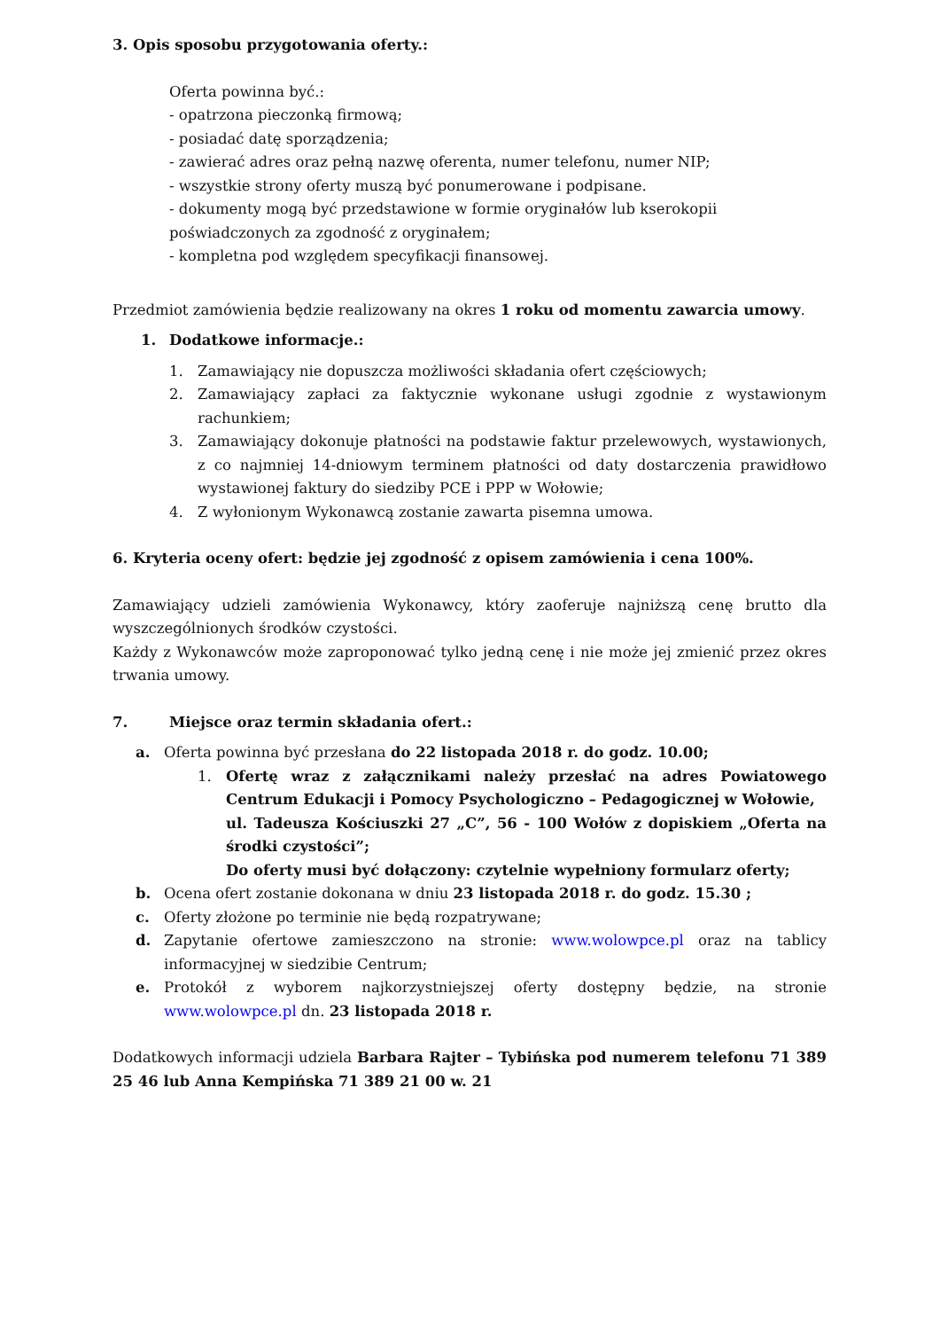3. Opis sposobu przygotowania oferty.:
Oferta powinna być.:
- opatrzona pieczonką firmową;
- posiadać datę sporządzenia;
- zawierać adres oraz pełną nazwę oferenta, numer telefonu, numer NIP;
- wszystkie strony oferty muszą być ponumerowane i podpisane.
- dokumenty mogą być przedstawione w formie oryginałów lub kserokopii poświadczonych za zgodność z oryginałem;
- kompletna pod względem specyfikacji finansowej.
Przedmiot zamówienia będzie realizowany na okres 1 roku od momentu zawarcia umowy.
1. Dodatkowe informacje.:
1. Zamawiający nie dopuszcza możliwości składania ofert częściowych;
2. Zamawiający zapłaci za faktycznie wykonane usługi zgodnie z wystawionym rachunkiem;
3. Zamawiający dokonuje płatności na podstawie faktur przelewowych, wystawionych, z co najmniej 14-dniowym terminem płatności od daty dostarczenia prawidłowo wystawionej faktury do siedziby PCE i PPP w Wołowie;
4. Z wyłonionym Wykonawcą zostanie zawarta pisemna umowa.
6. Kryteria oceny ofert: będzie jej zgodność z opisem zamówienia i cena 100%.
Zamawiający udzieli zamówienia Wykonawcy, który zaoferuje najniższą cenę brutto dla wyszczególnionych środków czystości.
Każdy z Wykonawców może zaproponować tylko jedną cenę i nie może jej zmienić przez okres trwania umowy.
7. Miejsce oraz termin składania ofert.:
a. Oferta powinna być przesłana do 22 listopada 2018 r. do godz. 10.00;
1. Ofertę wraz z załącznikami należy przesłać na adres Powiatowego Centrum Edukacji i Pomocy Psychologiczno – Pedagogicznej w Wołowie,
ul. Tadeusza Kościuszki 27 „C”, 56 - 100 Wołów z dopiskiem „Oferta na środki czystości”;
Do oferty musi być dołączony: czytelnie wypełniony formularz oferty;
b. Ocena ofert zostanie dokonana w dniu 23 listopada 2018 r. do godz. 15.30 ;
c. Oferty złożone po terminie nie będą rozpatrywane;
d. Zapytanie ofertowe zamieszczono na stronie: www.wolowpce.pl oraz na tablicy informacyjnej w siedzibie Centrum;
e. Protokół z wyborem najkorzystniejszej oferty dostępny będzie, na stronie www.wolowpce.pl dn. 23 listopada 2018 r.
Dodatkowych informacji udziela Barbara Rajter – Tybińska pod numerem telefonu 71 389 25 46 lub Anna Kempińska 71 389 21 00 w. 21